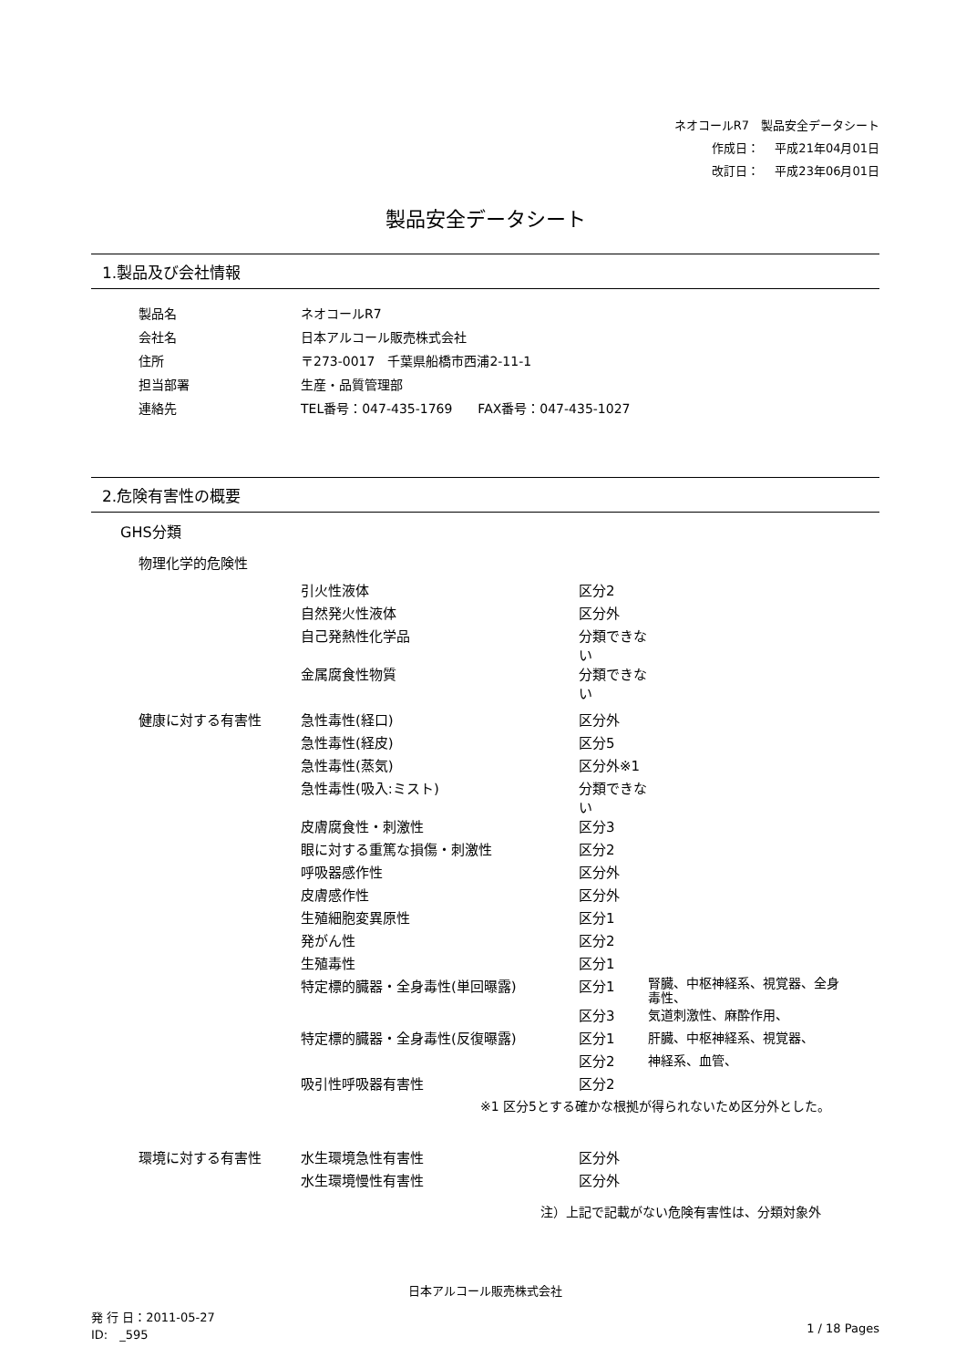ネオコールR7　製品安全データシート
作成日：　 平成21年04月01日
改訂日：　 平成23年06月01日
製品安全データシート
1.製品及び会社情報
| 製品名 | ネオコールR7 |
| 会社名 | 日本アルコール販売株式会社 |
| 住所 | 〒273-0017 千葉県船橋市西浦2-11-1 |
| 担当部署 | 生産・品質管理部 |
| 連絡先 | TEL番号：047-435-1769 FAX番号：047-435-1027 |
2.危険有害性の概要
GHS分類
| 物理化学的危険性 | | | |
| | 引火性液体 | 区分2 | |
| | 自然発火性液体 | 区分外 | |
| | 自己発熱性化学品 | 分類できない | |
| | 金属腐食性物質 | 分類できない | |
| 健康に対する有害性 | 急性毒性(経口) | 区分外 | |
| | 急性毒性(経皮) | 区分5 | |
| | 急性毒性(蒸気) | 区分外※1 | |
| | 急性毒性(吸入:ミスト) | 分類できない | |
| | 皮膚腐食性・刺激性 | 区分3 | |
| | 眼に対する重篤な損傷・刺激性 | 区分2 | |
| | 呼吸器感作性 | 区分外 | |
| | 皮膚感作性 | 区分外 | |
| | 生殖細胞変異原性 | 区分1 | |
| | 発がん性 | 区分2 | |
| | 生殖毒性 | 区分1 | |
| | 特定標的臓器・全身毒性(単回曝露) | 区分1 | 腎臓、中枢神経系、視覚器、全身毒性、 |
| | | 区分3 | 気道刺激性、麻酔作用、 |
| | 特定標的臓器・全身毒性(反復曝露) | 区分1 | 肝臓、中枢神経系、視覚器、 |
| | | 区分2 | 神経系、血管、 |
| | 吸引性呼吸器有害性 | 区分2 | |
| ※1 区分5とする確かな根拠が得られないため区分外とした。 | | | |
| 環境に対する有害性 | 水生環境急性有害性 | 区分外 | |
| | 水生環境慢性有害性 | 区分外 | |
| 注）上記で記載がない危険有害性は、分類対象外 | | | |
日本アルコール販売株式会社
発 行 日：2011-05-27
ID:　_595
1 / 18 Pages